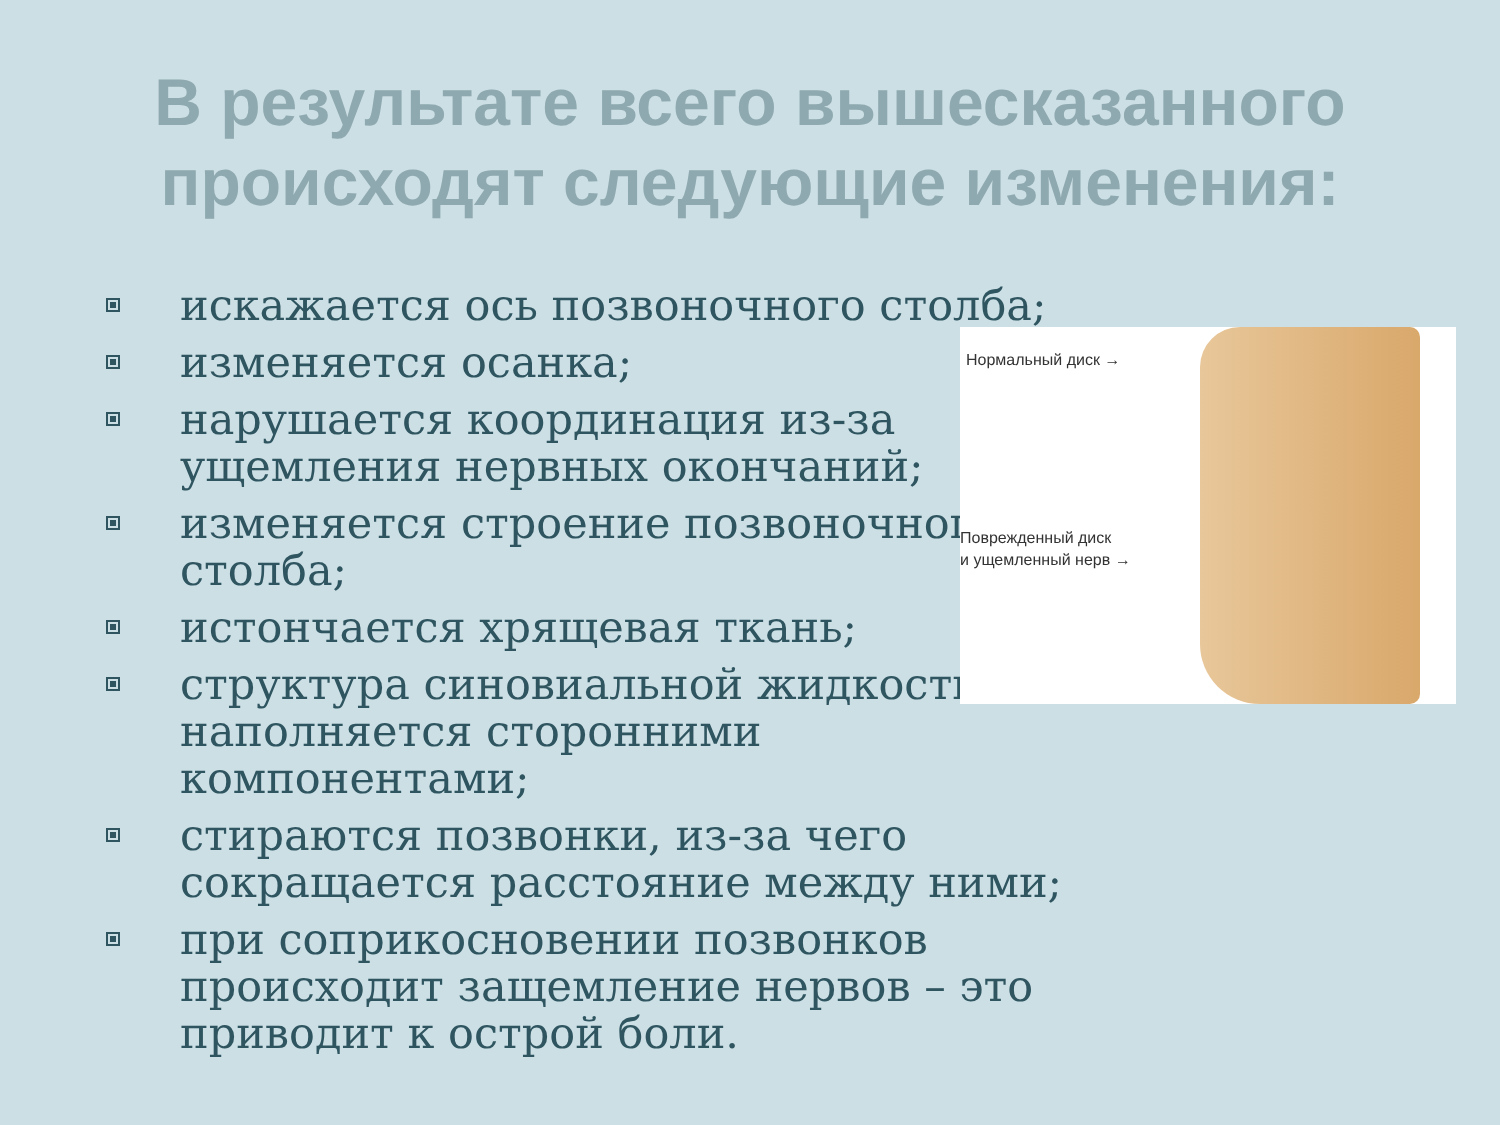В результате всего вышесказанного
происходят следующие изменения:
искажается ось позвоночного столба;
изменяется осанка;
нарушается координация из-за ущемления нервных окончаний;
изменяется строение позвоночного столба;
истончается хрящевая ткань;
структура синовиальной жидкости наполняется сторонними компонентами;
стираются позвонки, из-за чего сокращается расстояние между ними;
при соприкосновении позвонков происходит защемление нервов – это приводит к острой боли.
Нормальный диск →
Поврежденный диск
и ущемленный нерв →